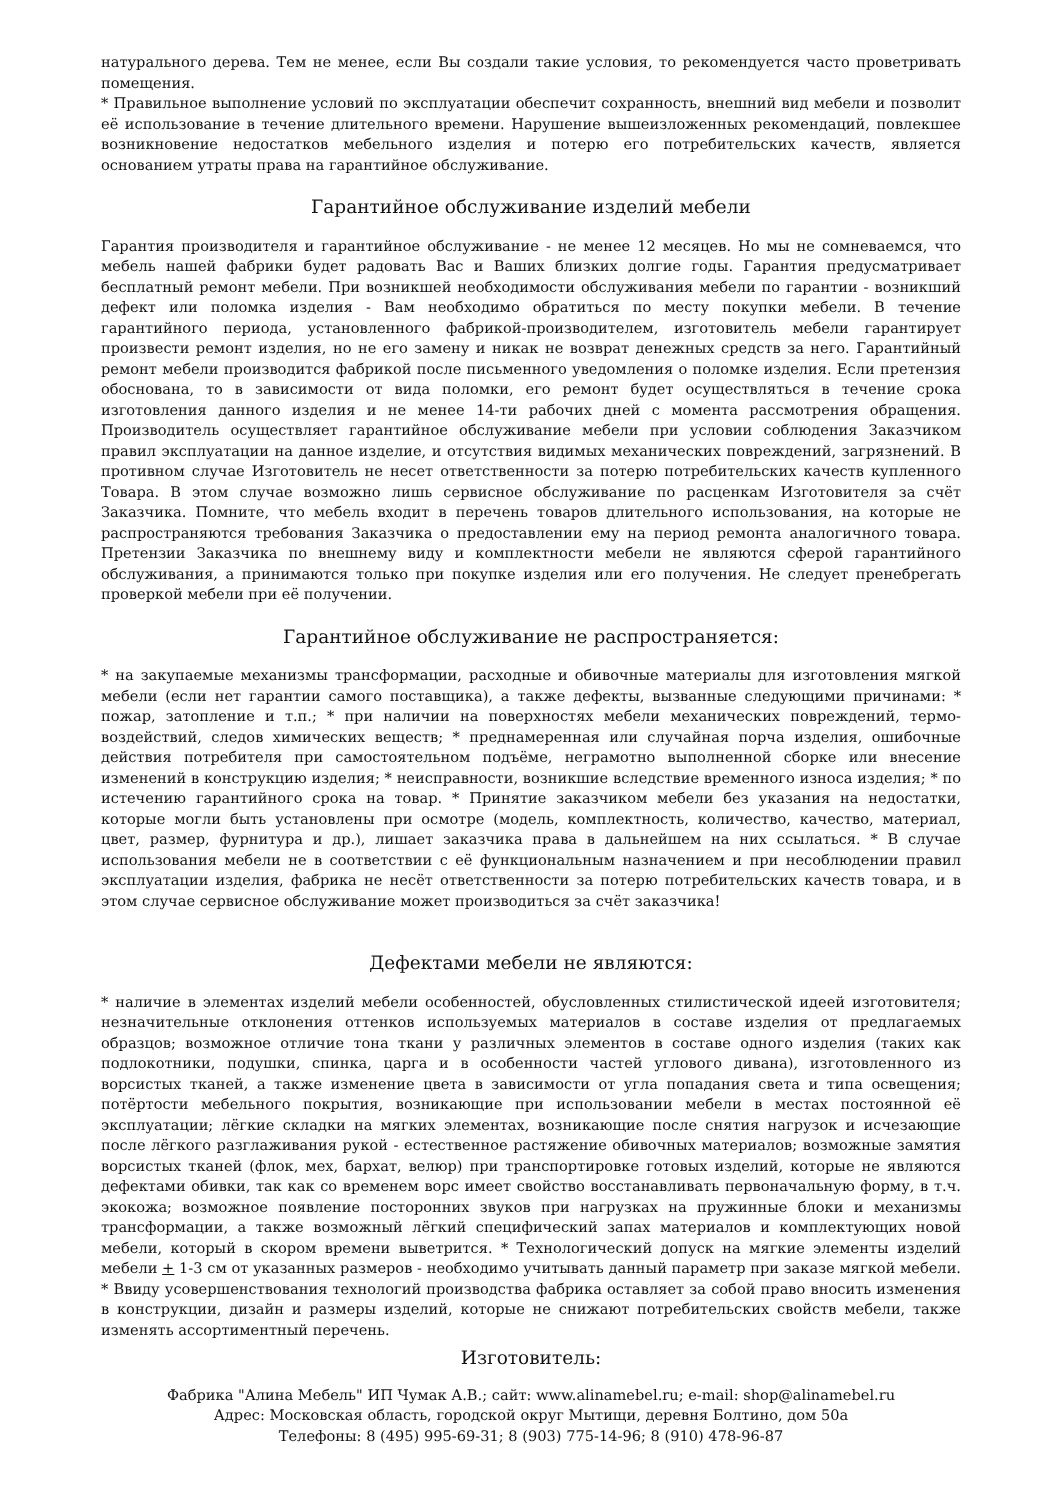натурального дерева. Тем не менее, если Вы создали такие условия, то рекомендуется часто проветривать помещения.
* Правильное выполнение условий по эксплуатации обеспечит сохранность, внешний вид мебели и позволит её использование в течение длительного времени. Нарушение вышеизложенных рекомендаций, повлекшее возникновение недостатков мебельного изделия и потерю его потребительских качеств, является основанием утраты права на гарантийное обслуживание.
Гарантийное обслуживание изделий мебели
Гарантия производителя и гарантийное обслуживание - не менее 12 месяцев. Но мы не сомневаемся, что мебель нашей фабрики будет радовать Вас и Ваших близких долгие годы. Гарантия предусматривает бесплатный ремонт мебели. При возникшей необходимости обслуживания мебели по гарантии - возникший дефект или поломка изделия - Вам необходимо обратиться по месту покупки мебели. В течение гарантийного периода, установленного фабрикой-производителем, изготовитель мебели гарантирует произвести ремонт изделия, но не его замену и никак не возврат денежных средств за него. Гарантийный ремонт мебели производится фабрикой после письменного уведомления о поломке изделия. Если претензия обоснована, то в зависимости от вида поломки, его ремонт будет осуществляться в течение срока изготовления данного изделия и не менее 14-ти рабочих дней с момента рассмотрения обращения. Производитель осуществляет гарантийное обслуживание мебели при условии соблюдения Заказчиком правил эксплуатации на данное изделие, и отсутствия видимых механических повреждений, загрязнений. В противном случае Изготовитель не несет ответственности за потерю потребительских качеств купленного Товара. В этом случае возможно лишь сервисное обслуживание по расценкам Изготовителя за счёт Заказчика. Помните, что мебель входит в перечень товаров длительного использования, на которые не распространяются требования Заказчика о предоставлении ему на период ремонта аналогичного товара. Претензии Заказчика по внешнему виду и комплектности мебели не являются сферой гарантийного обслуживания, а принимаются только при покупке изделия или его получения. Не следует пренебрегать проверкой мебели при её получении.
Гарантийное обслуживание не распространяется:
* на закупаемые механизмы трансформации, расходные и обивочные материалы для изготовления мягкой мебели (если нет гарантии самого поставщика), а также дефекты, вызванные следующими причинами: * пожар, затопление и т.п.; * при наличии на поверхностях мебели механических повреждений, термо-воздействий, следов химических веществ; * преднамеренная или случайная порча изделия, ошибочные действия потребителя при самостоятельном подъёме, неграмотно выполненной сборке или внесение изменений в конструкцию изделия; * неисправности, возникшие вследствие временного износа изделия; * по истечению гарантийного срока на товар. * Принятие заказчиком мебели без указания на недостатки, которые могли быть установлены при осмотре (модель, комплектность, количество, качество, материал, цвет, размер, фурнитура и др.), лишает заказчика права в дальнейшем на них ссылаться. * В случае использования мебели не в соответствии с её функциональным назначением и при несоблюдении правил эксплуатации изделия, фабрика не несёт ответственности за потерю потребительских качеств товара, и в этом случае сервисное обслуживание может производиться за счёт заказчика!
Дефектами мебели не являются:
* наличие в элементах изделий мебели особенностей, обусловленных стилистической идеей изготовителя; незначительные отклонения оттенков используемых материалов в составе изделия от предлагаемых образцов; возможное отличие тона ткани у различных элементов в составе одного изделия (таких как подлокотники, подушки, спинка, царга и в особенности частей углового дивана), изготовленного из ворсистых тканей, а также изменение цвета в зависимости от угла попадания света и типа освещения; потёртости мебельного покрытия, возникающие при использовании мебели в местах постоянной её эксплуатации; лёгкие складки на мягких элементах, возникающие после снятия нагрузок и исчезающие после лёгкого разглаживания рукой - естественное растяжение обивочных материалов; возможные замятия ворсистых тканей (флок, мех, бархат, велюр) при транспортировке готовых изделий, которые не являются дефектами обивки, так как со временем ворс имеет свойство восстанавливать первоначальную форму, в т.ч. экокожа; возможное появление посторонних звуков при нагрузках на пружинные блоки и механизмы трансформации, а также возможный лёгкий специфический запах материалов и комплектующих новой мебели, который в скором времени выветрится. * Технологический допуск на мягкие элементы изделий мебели + 1-3 см от указанных размеров - необходимо учитывать данный параметр при заказе мягкой мебели. * Ввиду усовершенствования технологий производства фабрика оставляет за собой право вносить изменения в конструкции, дизайн и размеры изделий, которые не снижают потребительских свойств мебели, также изменять ассортиментный перечень.
Изготовитель:
Фабрика "Алина Мебель" ИП Чумак А.В.; сайт: www.alinamebel.ru; e-mail: shop@alinamebel.ru
Адрес: Московская область, городской округ Мытищи, деревня Болтино, дом 50а
Телефоны: 8 (495) 995-69-31; 8 (903) 775-14-96; 8 (910) 478-96-87